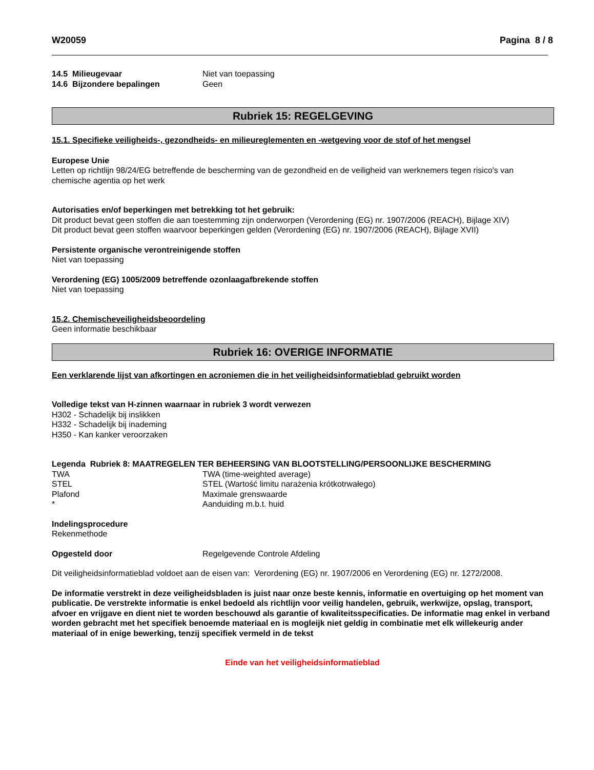W20059 Pagina 8 / 8
14.5 Milieugevaar Niet van toepassing
14.6 Bijzondere bepalingen Geen
Rubriek 15: REGELGEVING
15.1. Specifieke veiligheids-, gezondheids- en milieureglementen en -wetgeving voor de stof of het mengsel
Europese Unie
Letten op richtlijn 98/24/EG betreffende de bescherming van de gezondheid en de veiligheid van werknemers tegen risico's van chemische agentia op het werk
Autorisaties en/of beperkingen met betrekking tot het gebruik:
Dit product bevat geen stoffen die aan toestemming zijn onderworpen (Verordening (EG) nr. 1907/2006 (REACH), Bijlage XIV)
Dit product bevat geen stoffen waarvoor beperkingen gelden (Verordening (EG) nr. 1907/2006 (REACH), Bijlage XVII)
Persistente organische verontreinigende stoffen
Niet van toepassing
Verordening (EG) 1005/2009 betreffende ozonlaagafbrekende stoffen
Niet van toepassing
15.2. Chemischeveiligheidsbeoordeling
Geen informatie beschikbaar
Rubriek 16: OVERIGE INFORMATIE
Een verklarende lijst van afkortingen en acroniemen die in het veiligheidsinformatieblad gebruikt worden
Volledige tekst van H-zinnen waarnaar in rubriek 3 wordt verwezen
H302 - Schadelijk bij inslikken
H332 - Schadelijk bij inademing
H350 - Kan kanker veroorzaken
Legenda Rubriek 8: MAATREGELEN TER BEHEERSING VAN BLOOTSTELLING/PERSOONLIJKE BESCHERMING
TWA TWA (time-weighted average)
STEL STEL (Wartość limitu narażenia krótkotrwałego)
Plafond Maximale grenswaarde
* Aanduiding m.b.t. huid
Indelingsprocedure
Rekenmethode
Opgesteld door Regelgevende Controle Afdeling
Dit veiligheidsinformatieblad voldoet aan de eisen van: Verordening (EG) nr. 1907/2006 en Verordening (EG) nr. 1272/2008.
De informatie verstrekt in deze veiligheidsbladen is juist naar onze beste kennis, informatie en overtuiging op het moment van publicatie. De verstrekte informatie is enkel bedoeld als richtlijn voor veilig handelen, gebruik, werkwijze, opslag, transport, afvoer en vrijgave en dient niet te worden beschouwd als garantie of kwaliteitsspecificaties. De informatie mag enkel in verband worden gebracht met het specifiek benoemde materiaal en is mogleijk niet geldig in combinatie met elk willekeurig ander materiaal of in enige bewerking, tenzij specifiek vermeld in de tekst
Einde van het veiligheidsinformatieblad